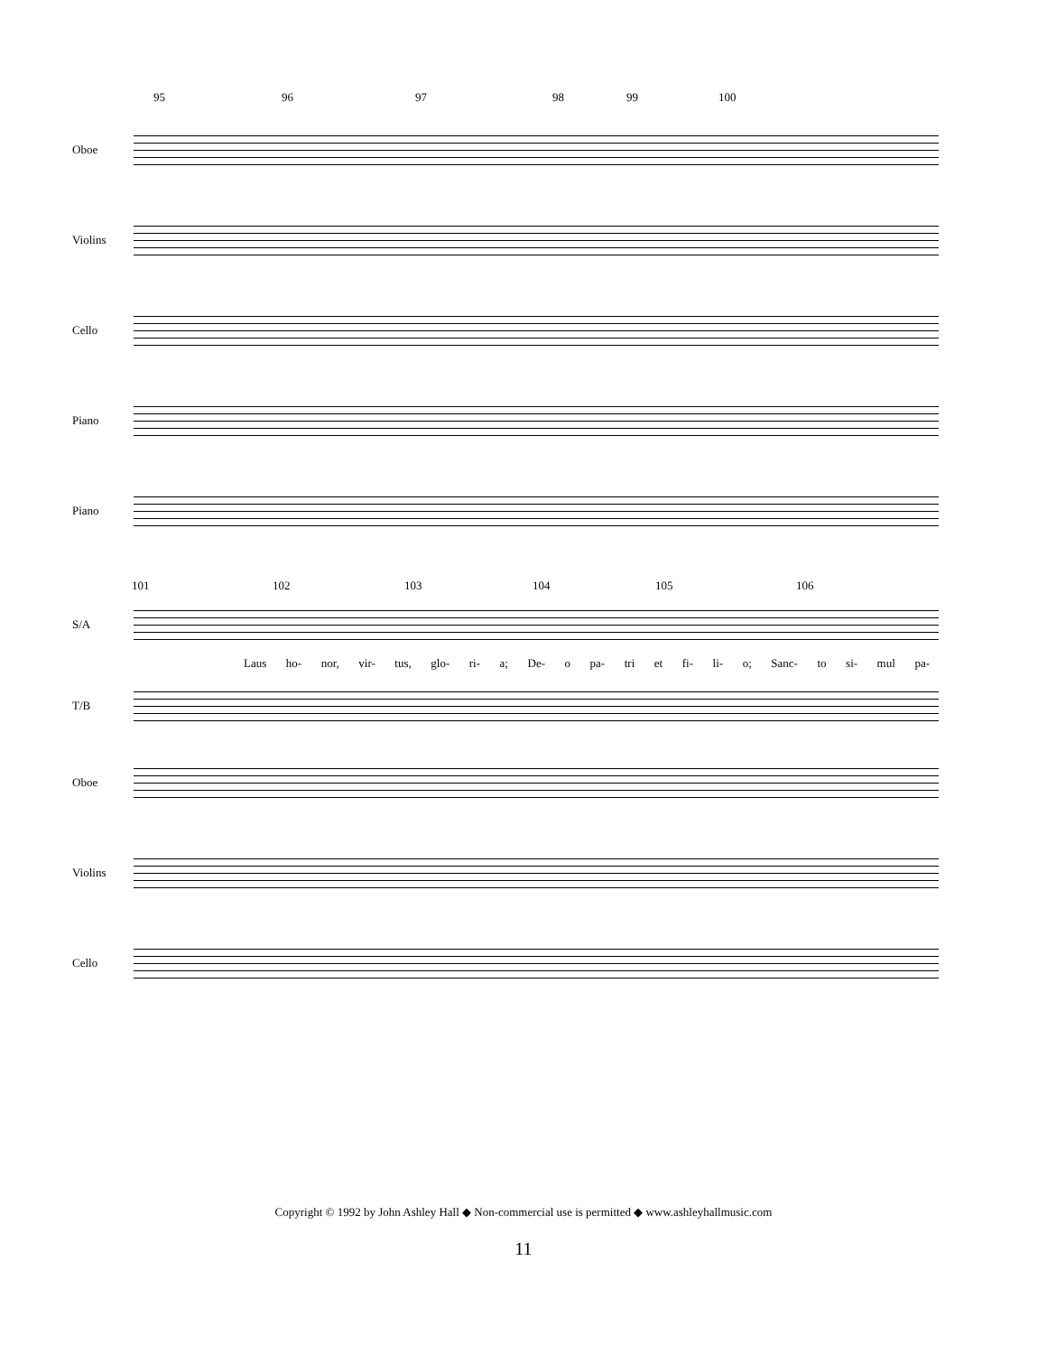95 96 97 98 99 100
Oboe
Violins
Cello
Piano
Piano
101 102 103 104 105 106
S/A
Laus ho- nor, vir- tus, glo- ri- a; De- o pa- tri et fi- li- o; Sanc- to si- mul pa-
T/B
Oboe
Violins
Cello
Copyright © 1992 by John Ashley Hall ◆ Non-commercial use is permitted ◆ www.ashleyhallmusic.com
11